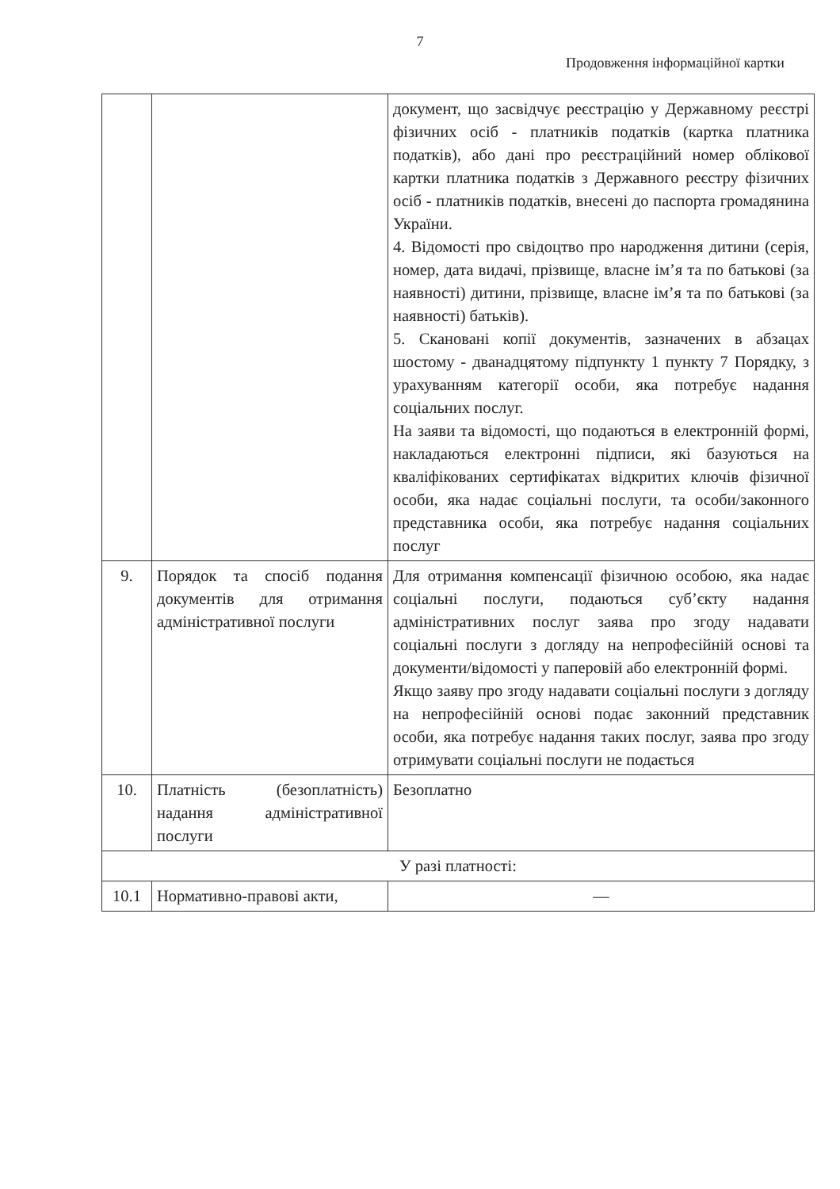7
Продовження інформаційної картки
| | | документ, що засвідчує реєстрацію у Державному реєстрі фізичних осіб - платників податків (картка платника податків), або дані про реєстраційний номер облікової картки платника податків з Державного реєстру фізичних осіб - платників податків, внесені до паспорта громадянина України. 4. Відомості про свідоцтво про народження дитини (серія, номер, дата видачі, прізвище, власне ім’я та по батькові (за наявності) дитини, прізвище, власне ім’я та по батькові (за наявності) батьків). 5. Скановані копії документів, зазначених в абзацах шостому - дванадцятому підпункту 1 пункту 7 Порядку, з урахуванням категорії особи, яка потребує надання соціальних послуг. На заяви та відомості, що подаються в електронній формі, накладаються електронні підписи, які базуються на кваліфікованих сертифікатах відкритих ключів фізичної особи, яка надає соціальні послуги, та особи/законного представника особи, яка потребує надання соціальних послуг |
| 9. | Порядок та спосіб подання документів для отримання адміністративної послуги | Для отримання компенсації фізичною особою, яка надає соціальні послуги, подаються суб’єкту надання адміністративних послуг заява про згоду надавати соціальні послуги з догляду на непрофесійній основі та документи/відомості у паперовій або електронній формі. Якщо заяву про згоду надавати соціальні послуги з догляду на непрофесійній основі подає законний представник особи, яка потребує надання таких послуг, заява про згоду отримувати соціальні послуги не подається |
| 10. | Платність (безоплатність) надання адміністративної послуги | Безоплатно |
| У разі платності: | | |
| 10.1 | Нормативно-правові акти, | — |